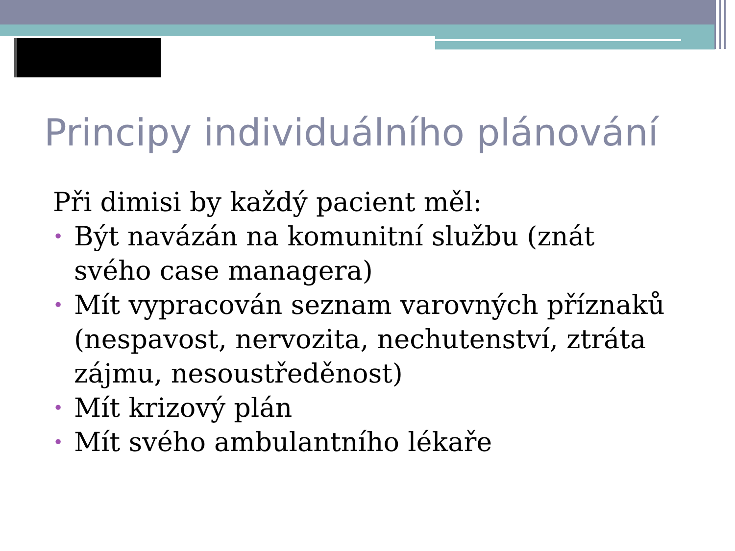Principy individuálního plánování
Při dimisi by každý pacient měl:
• Být navázán na komunitní službu (znát svého case managera)
• Mít vypracován seznam varovných příznaků (nespavost, nervozita, nechutenství, ztráta zájmu, nesoustředěnost)
• Mít krizový plán
• Mít svého ambulantního lékaře